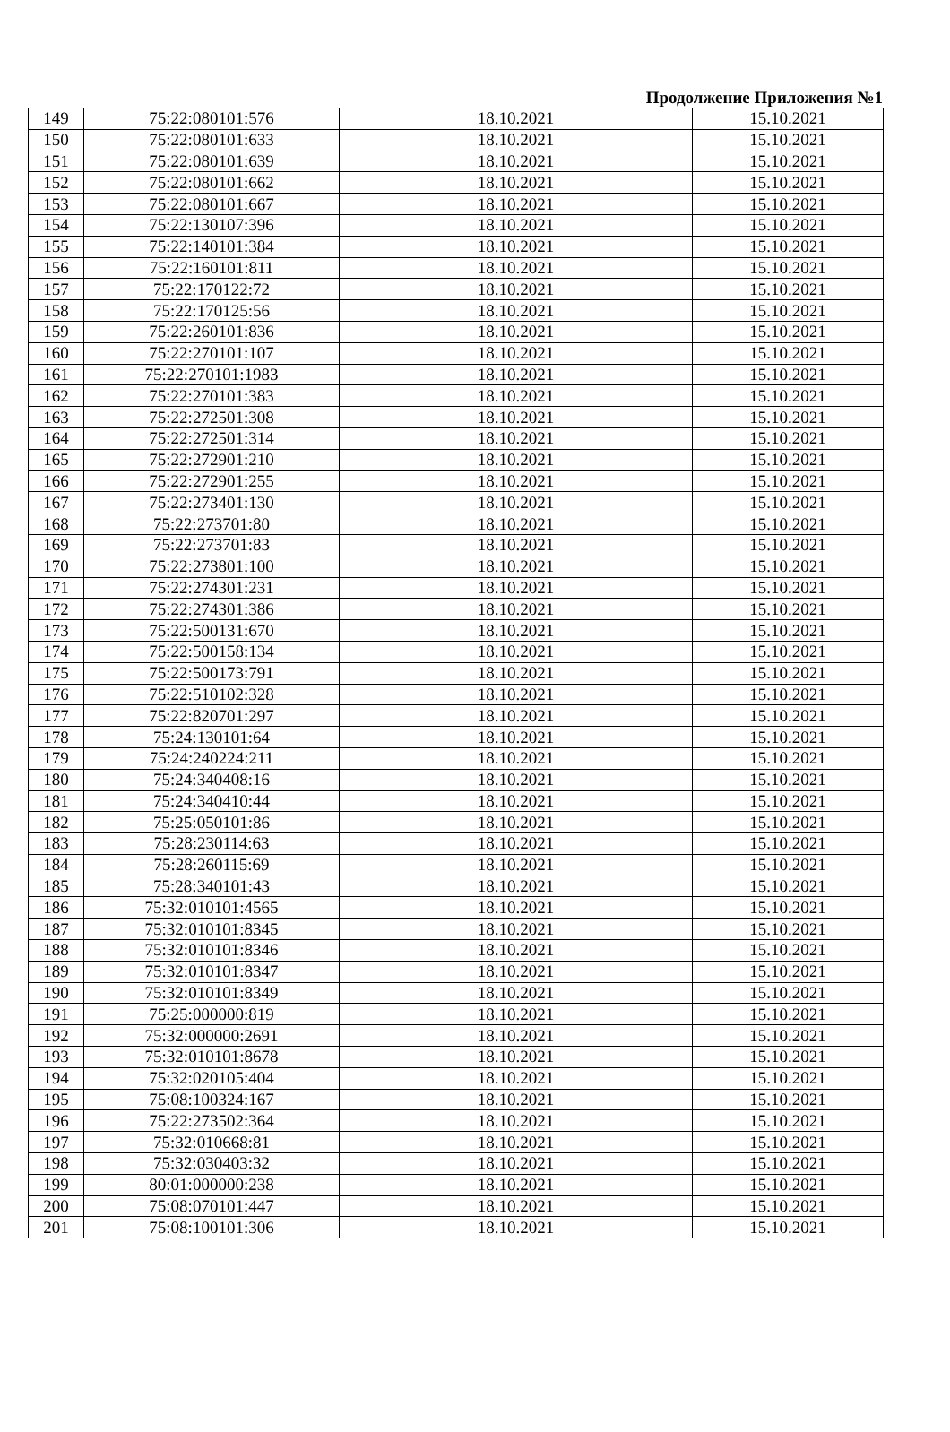Продолжение Приложения №1
| 149 | 75:22:080101:576 | 18.10.2021 | 15.10.2021 |
| 150 | 75:22:080101:633 | 18.10.2021 | 15.10.2021 |
| 151 | 75:22:080101:639 | 18.10.2021 | 15.10.2021 |
| 152 | 75:22:080101:662 | 18.10.2021 | 15.10.2021 |
| 153 | 75:22:080101:667 | 18.10.2021 | 15.10.2021 |
| 154 | 75:22:130107:396 | 18.10.2021 | 15.10.2021 |
| 155 | 75:22:140101:384 | 18.10.2021 | 15.10.2021 |
| 156 | 75:22:160101:811 | 18.10.2021 | 15.10.2021 |
| 157 | 75:22:170122:72 | 18.10.2021 | 15.10.2021 |
| 158 | 75:22:170125:56 | 18.10.2021 | 15.10.2021 |
| 159 | 75:22:260101:836 | 18.10.2021 | 15.10.2021 |
| 160 | 75:22:270101:107 | 18.10.2021 | 15.10.2021 |
| 161 | 75:22:270101:1983 | 18.10.2021 | 15.10.2021 |
| 162 | 75:22:270101:383 | 18.10.2021 | 15.10.2021 |
| 163 | 75:22:272501:308 | 18.10.2021 | 15.10.2021 |
| 164 | 75:22:272501:314 | 18.10.2021 | 15.10.2021 |
| 165 | 75:22:272901:210 | 18.10.2021 | 15.10.2021 |
| 166 | 75:22:272901:255 | 18.10.2021 | 15.10.2021 |
| 167 | 75:22:273401:130 | 18.10.2021 | 15.10.2021 |
| 168 | 75:22:273701:80 | 18.10.2021 | 15.10.2021 |
| 169 | 75:22:273701:83 | 18.10.2021 | 15.10.2021 |
| 170 | 75:22:273801:100 | 18.10.2021 | 15.10.2021 |
| 171 | 75:22:274301:231 | 18.10.2021 | 15.10.2021 |
| 172 | 75:22:274301:386 | 18.10.2021 | 15.10.2021 |
| 173 | 75:22:500131:670 | 18.10.2021 | 15.10.2021 |
| 174 | 75:22:500158:134 | 18.10.2021 | 15.10.2021 |
| 175 | 75:22:500173:791 | 18.10.2021 | 15.10.2021 |
| 176 | 75:22:510102:328 | 18.10.2021 | 15.10.2021 |
| 177 | 75:22:820701:297 | 18.10.2021 | 15.10.2021 |
| 178 | 75:24:130101:64 | 18.10.2021 | 15.10.2021 |
| 179 | 75:24:240224:211 | 18.10.2021 | 15.10.2021 |
| 180 | 75:24:340408:16 | 18.10.2021 | 15.10.2021 |
| 181 | 75:24:340410:44 | 18.10.2021 | 15.10.2021 |
| 182 | 75:25:050101:86 | 18.10.2021 | 15.10.2021 |
| 183 | 75:28:230114:63 | 18.10.2021 | 15.10.2021 |
| 184 | 75:28:260115:69 | 18.10.2021 | 15.10.2021 |
| 185 | 75:28:340101:43 | 18.10.2021 | 15.10.2021 |
| 186 | 75:32:010101:4565 | 18.10.2021 | 15.10.2021 |
| 187 | 75:32:010101:8345 | 18.10.2021 | 15.10.2021 |
| 188 | 75:32:010101:8346 | 18.10.2021 | 15.10.2021 |
| 189 | 75:32:010101:8347 | 18.10.2021 | 15.10.2021 |
| 190 | 75:32:010101:8349 | 18.10.2021 | 15.10.2021 |
| 191 | 75:25:000000:819 | 18.10.2021 | 15.10.2021 |
| 192 | 75:32:000000:2691 | 18.10.2021 | 15.10.2021 |
| 193 | 75:32:010101:8678 | 18.10.2021 | 15.10.2021 |
| 194 | 75:32:020105:404 | 18.10.2021 | 15.10.2021 |
| 195 | 75:08:100324:167 | 18.10.2021 | 15.10.2021 |
| 196 | 75:22:273502:364 | 18.10.2021 | 15.10.2021 |
| 197 | 75:32:010668:81 | 18.10.2021 | 15.10.2021 |
| 198 | 75:32:030403:32 | 18.10.2021 | 15.10.2021 |
| 199 | 80:01:000000:238 | 18.10.2021 | 15.10.2021 |
| 200 | 75:08:070101:447 | 18.10.2021 | 15.10.2021 |
| 201 | 75:08:100101:306 | 18.10.2021 | 15.10.2021 |